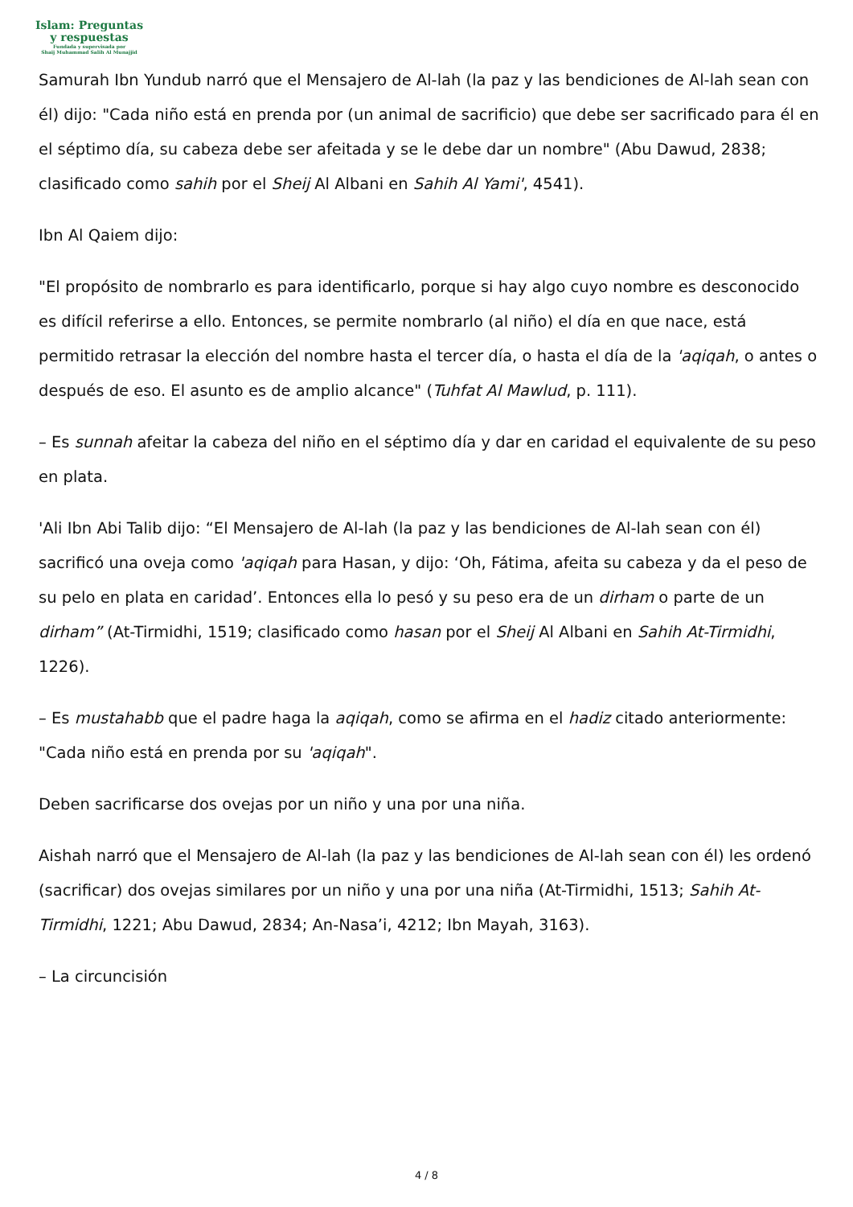Islam: Preguntas
y respuestas
Fundada y supervisada por
Shaij Muhammad Salih Al Munajjid
Samurah Ibn Yundub narró que el Mensajero de Al-lah (la paz y las bendiciones de Al-lah sean con él) dijo: "Cada niño está en prenda por (un animal de sacrificio) que debe ser sacrificado para él en el séptimo día, su cabeza debe ser afeitada y se le debe dar un nombre" (Abu Dawud, 2838; clasificado como sahih por el Sheij Al Albani en Sahih Al Yami', 4541).
Ibn Al Qaiem dijo:
"El propósito de nombrarlo es para identificarlo, porque si hay algo cuyo nombre es desconocido es difícil referirse a ello. Entonces, se permite nombrarlo (al niño) el día en que nace, está permitido retrasar la elección del nombre hasta el tercer día, o hasta el día de la 'aqiqah, o antes o después de eso. El asunto es de amplio alcance" (Tuhfat Al Mawlud, p. 111).
– Es sunnah afeitar la cabeza del niño en el séptimo día y dar en caridad el equivalente de su peso en plata.
'Ali Ibn Abi Talib dijo: “El Mensajero de Al-lah (la paz y las bendiciones de Al-lah sean con él) sacrificó una oveja como 'aqiqah para Hasan, y dijo: ‘Oh, Fátima, afeita su cabeza y da el peso de su pelo en plata en caridad’. Entonces ella lo pesó y su peso era de un dirham o parte de un dirham” (At-Tirmidhi, 1519; clasificado como hasan por el Sheij Al Albani en Sahih At-Tirmidhi, 1226).
– Es mustahabb que el padre haga la aqiqah, como se afirma en el hadiz citado anteriormente: "Cada niño está en prenda por su 'aqiqah".
Deben sacrificarse dos ovejas por un niño y una por una niña.
Aishah narró que el Mensajero de Al-lah (la paz y las bendiciones de Al-lah sean con él) les ordenó (sacrificar) dos ovejas similares por un niño y una por una niña (At-Tirmidhi, 1513; Sahih At-Tirmidhi, 1221; Abu Dawud, 2834; An-Nasa’i, 4212; Ibn Mayah, 3163).
– La circuncisión
4 / 8